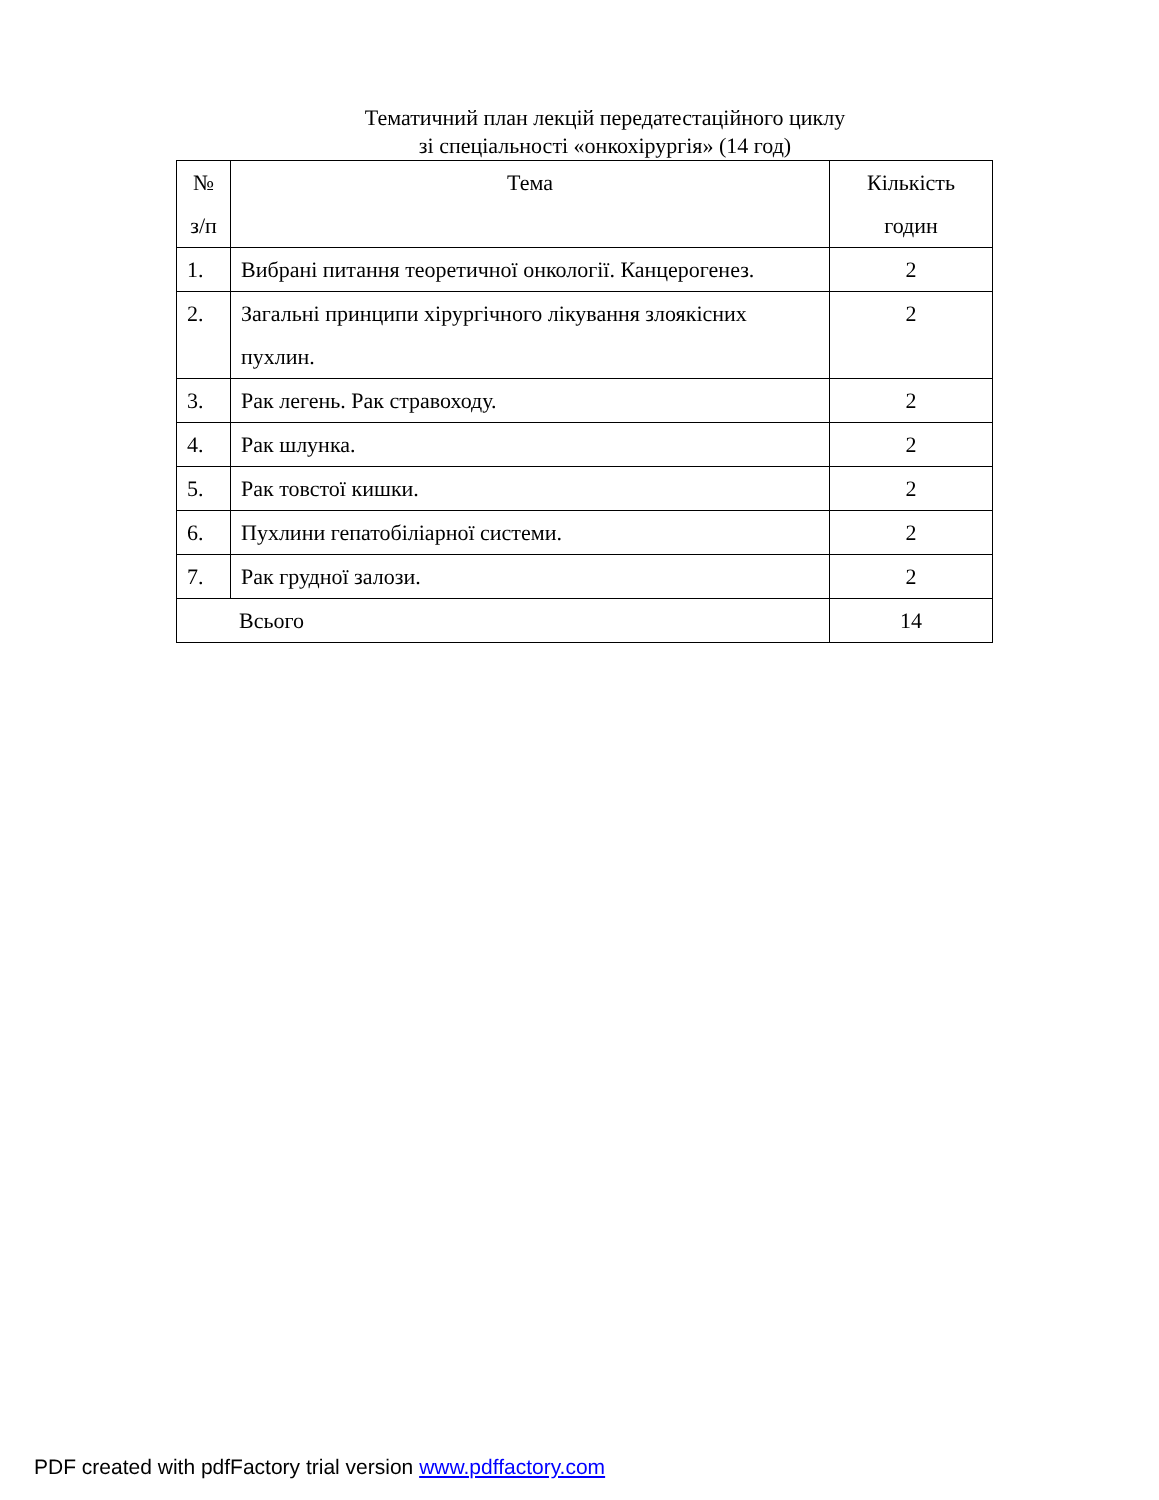Тематичний план лекцій передатестаційного циклу
зі спеціальності «онкохірургія» (14 год)
| № з/п | Тема | Кількість годин |
| --- | --- | --- |
| 1. | Вибрані питання теоретичної онкології. Канцерогенез. | 2 |
| 2. | Загальні принципи хірургічного лікування злоякісних пухлин. | 2 |
| 3. | Рак легень. Рак стравоходу. | 2 |
| 4. | Рак шлунка. | 2 |
| 5. | Рак товстої кишки. | 2 |
| 6. | Пухлини гепатобіліарної системи. | 2 |
| 7. | Рак грудної залози. | 2 |
| Всього | | 14 |
PDF created with pdfFactory trial version www.pdffactory.com